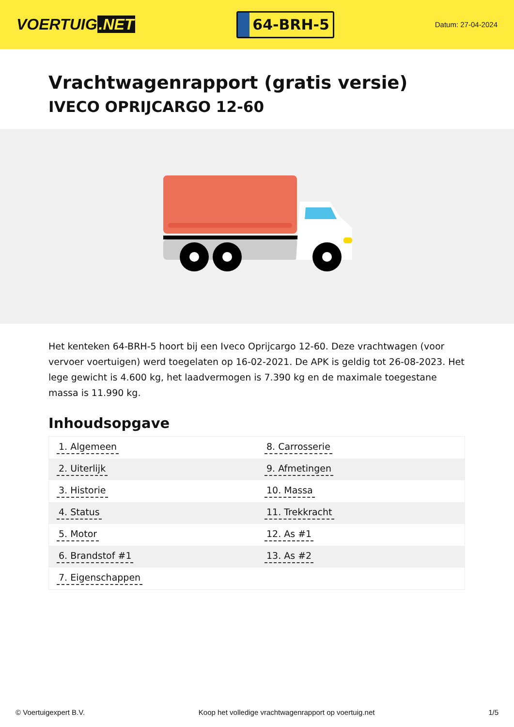VOERTUIG.NET
64-BRH-5
Datum: 27-04-2024
Vrachtwagenrapport (gratis versie)
IVECO OPRIJCARGO 12-60
Het kenteken 64-BRH-5 hoort bij een Iveco Oprijcargo 12-60. Deze vrachtwagen (voor vervoer voertuigen) werd toegelaten op 16-02-2021. De APK is geldig tot 26-08-2023. Het lege gewicht is 4.600 kg, het laadvermogen is 7.390 kg en de maximale toegestane massa is 11.990 kg.
Inhoudsopgave
| 1. Algemeen | 8. Carrosserie |
| 2. Uiterlijk | 9. Afmetingen |
| 3. Historie | 10. Massa |
| 4. Status | 11. Trekkracht |
| 5. Motor | 12. As #1 |
| 6. Brandstof #1 | 13. As #2 |
| 7. Eigenschappen | |
© Voertuigexpert B.V. Koop het volledige vrachtwagenrapport op voertuig.net 1/5